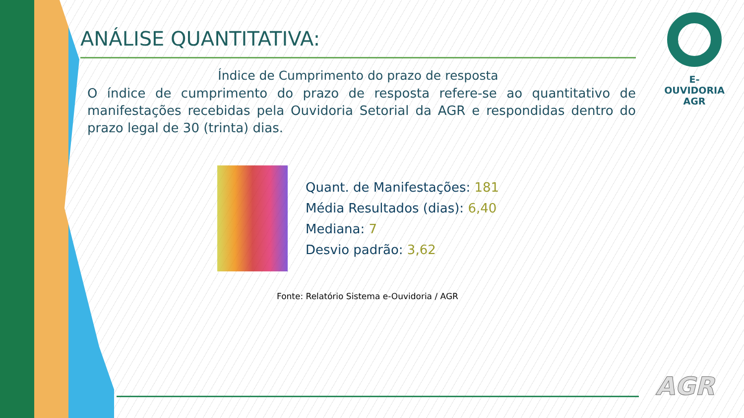ANÁLISE QUANTITATIVA:
Índice de Cumprimento do prazo de resposta
O índice de cumprimento do prazo de resposta refere-se ao quantitativo de manifestações recebidas pela Ouvidoria Setorial da AGR e respondidas dentro do prazo legal de 30 (trinta) dias.
Quant. de Manifestações: 181
Média Resultados (dias): 6,40
Mediana: 7
Desvio padrão: 3,62
Fonte: Relatório Sistema e-Ouvidoria / AGR
E-OUVIDORIA
AGR
AGR